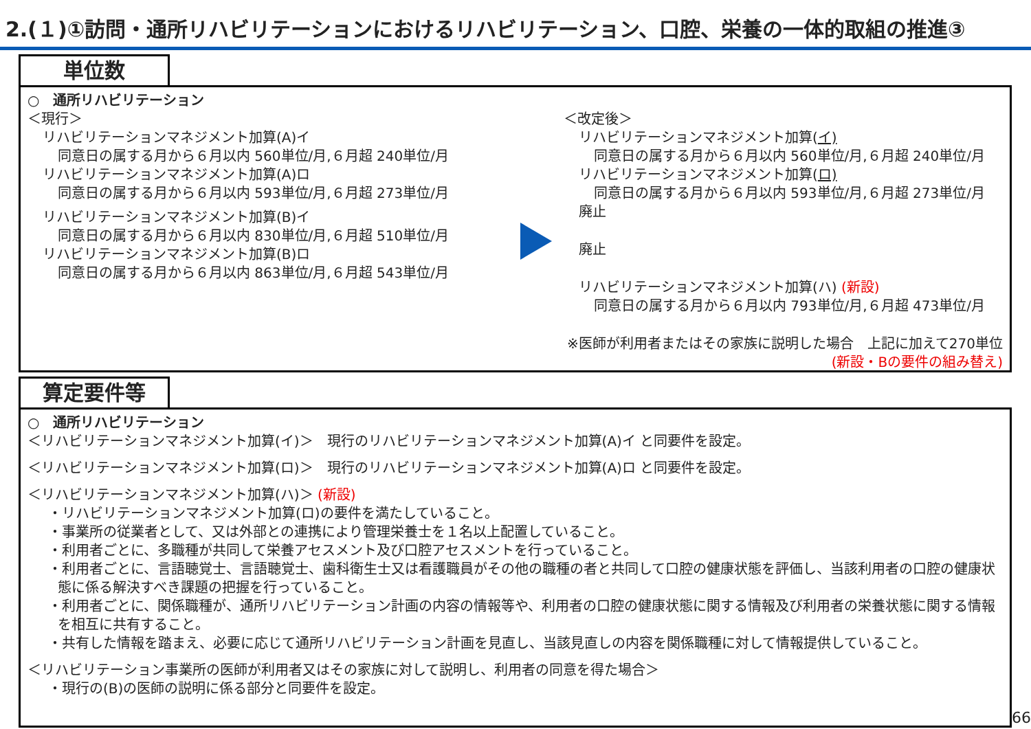2.(１)①訪問・通所リハビリテーションにおけるリハビリテーション、口腔、栄養の一体的取組の推進③
単位数
○　通所リハビリテーション
＜現行＞
リハビリテーションマネジメント加算(A)イ
同意日の属する月から６月以内 560単位/月,６月超 240単位/月
リハビリテーションマネジメント加算(A)ロ
同意日の属する月から６月以内 593単位/月,６月超 273単位/月
リハビリテーションマネジメント加算(B)イ
同意日の属する月から６月以内 830単位/月,６月超 510単位/月
リハビリテーションマネジメント加算(B)ロ
同意日の属する月から６月以内 863単位/月,６月超 543単位/月
＜改定後＞
リハビリテーションマネジメント加算(イ)
同意日の属する月から６月以内 560単位/月,６月超 240単位/月
リハビリテーションマネジメント加算(ロ)
同意日の属する月から６月以内 593単位/月,６月超 273単位/月
廃止
廃止
リハビリテーションマネジメント加算(ハ) (新設)
同意日の属する月から６月以内 793単位/月,６月超 473単位/月
※医師が利用者またはその家族に説明した場合　上記に加えて270単位
(新設・Bの要件の組み替え)
算定要件等
○　通所リハビリテーション
＜リハビリテーションマネジメント加算(イ)＞　現行のリハビリテーションマネジメント加算(A)イ と同要件を設定。
＜リハビリテーションマネジメント加算(ロ)＞　現行のリハビリテーションマネジメント加算(A)ロ と同要件を設定。
＜リハビリテーションマネジメント加算(ハ)＞ (新設)
・リハビリテーションマネジメント加算(ロ)の要件を満たしていること。
・事業所の従業者として、又は外部との連携により管理栄養士を１名以上配置していること。
・利用者ごとに、多職種が共同して栄養アセスメント及び口腔アセスメントを行っていること。
・利用者ごとに、言語聴覚士、言語聴覚士、歯科衛生士又は看護職員がその他の職種の者と共同して口腔の健康状態を評価し、当該利用者の口腔の健康状態に係る解決すべき課題の把握を行っていること。
・利用者ごとに、関係職種が、通所リハビリテーション計画の内容の情報等や、利用者の口腔の健康状態に関する情報及び利用者の栄養状態に関する情報を相互に共有すること。
・共有した情報を踏まえ、必要に応じて通所リハビリテーション計画を見直し、当該見直しの内容を関係職種に対して情報提供していること。
＜リハビリテーション事業所の医師が利用者又はその家族に対して説明し、利用者の同意を得た場合＞
・現行の(B)の医師の説明に係る部分と同要件を設定。
66